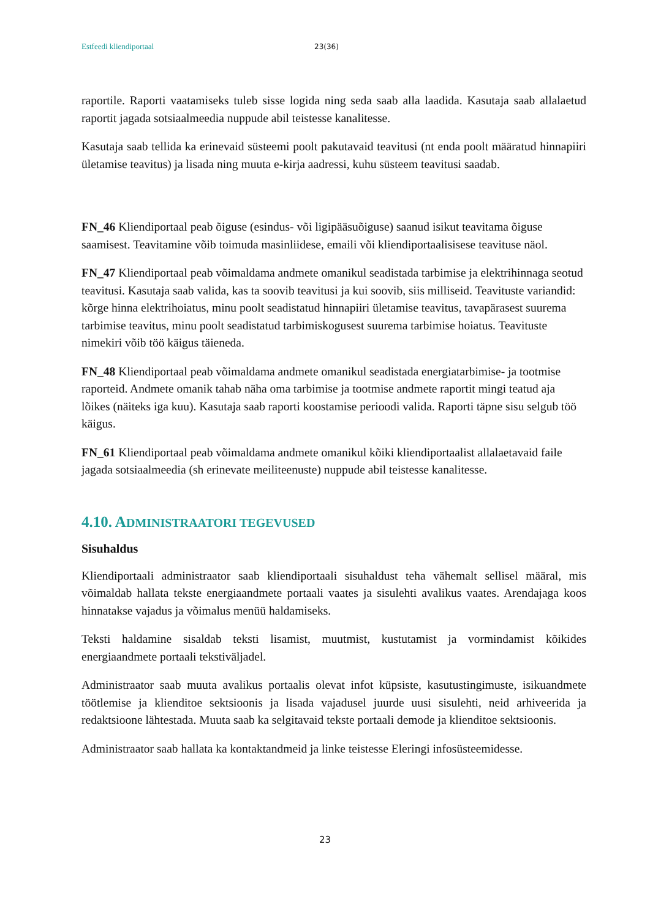Estfeedi kliendiportaal 23(36)
raportile. Raporti vaatamiseks tuleb sisse logida ning seda saab alla laadida. Kasutaja saab allalaetud raportit jagada sotsiaalmeedia nuppude abil teistesse kanalitesse.
Kasutaja saab tellida ka erinevaid süsteemi poolt pakutavaid teavitusi (nt enda poolt määratud hinnapiiri ületamise teavitus) ja lisada ning muuta e-kirja aadressi, kuhu süsteem teavitusi saadab.
FN_46 Kliendiportaal peab õiguse (esindus- või ligipääsuõiguse) saanud isikut teavitama õiguse saamisest. Teavitamine võib toimuda masinliidese, emaili või kliendiportaalisisese teavituse näol.
FN_47 Kliendiportaal peab võimaldama andmete omanikul seadistada tarbimise ja elektrihinnaga seotud teavitusi. Kasutaja saab valida, kas ta soovib teavitusi ja kui soovib, siis milliseid. Teavituste variandid: kõrge hinna elektrihoiatus, minu poolt seadistatud hinnapiiri ületamise teavitus, tavapärasest suurema tarbimise teavitus, minu poolt seadistatud tarbimiskogusest suurema tarbimise hoiatus. Teavituste nimekiri võib töö käigus täieneda.
FN_48 Kliendiportaal peab võimaldama andmete omanikul seadistada energiatarbimise- ja tootmise raporteid. Andmete omanik tahab näha oma tarbimise ja tootmise andmete raportit mingi teatud aja lõikes (näiteks iga kuu). Kasutaja saab raporti koostamise perioodi valida. Raporti täpne sisu selgub töö käigus.
FN_61 Kliendiportaal peab võimaldama andmete omanikul kõiki kliendiportaalist allalaetavaid faile jagada sotsiaalmeedia (sh erinevate meiliteenuste) nuppude abil teistesse kanalitesse.
4.10. ADMINISTRAATORI TEGEVUSED
Sisuhaldus
Kliendiportaali administraator saab kliendiportaali sisuhaldust teha vähemalt sellisel määral, mis võimaldab hallata tekste energiaandmete portaali vaates ja sisulehti avalikus vaates. Arendajaga koos hinnatakse vajadus ja võimalus menüü haldamiseks.
Teksti haldamine sisaldab teksti lisamist, muutmist, kustutamist ja vormindamist kõikides energiaandmete portaali tekstiväljadel.
Administraator saab muuta avalikus portaalis olevat infot küpsiste, kasutustingimuste, isikuandmete töötlemise ja klienditoe sektsioonis ja lisada vajadusel juurde uusi sisulehti, neid arhiveerida ja redaktsioone lähtestada. Muuta saab ka selgitavaid tekste portaali demode ja klienditoe sektsioonis.
Administraator saab hallata ka kontaktandmeid ja linke teistesse Eleringi infosüsteemidesse.
23